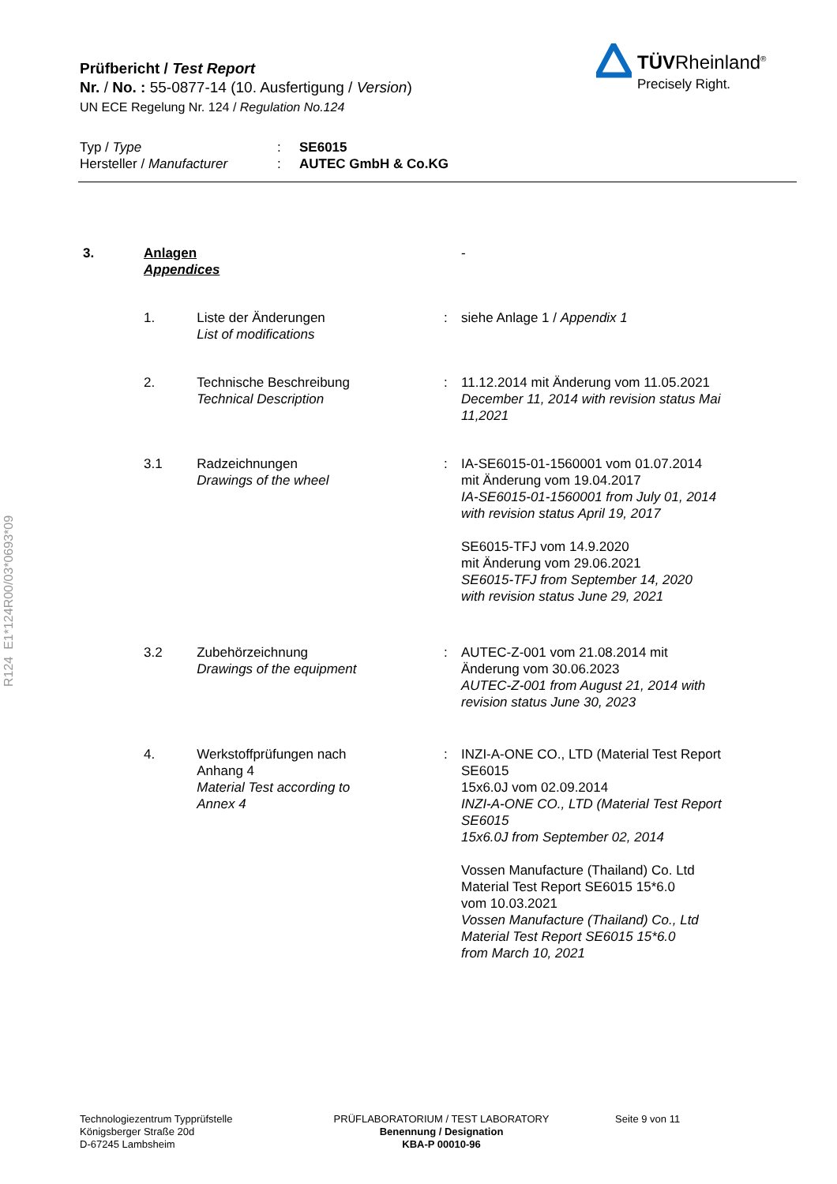Prüfbericht / Test Report
Nr. / No. : 55-0877-14 (10. Ausfertigung / Version)
UN ECE Regelung Nr. 124 / Regulation No.124
TÜVRheinland<sup>®</sup>
Precisely Right.
| Typ / Type | : | SE6015 |
| Hersteller / Manufacturer | : | AUTEC GmbH & Co.KG |
R124 E1*124R00/03*0693*09
| 3. | Anlagen Appendices | | | - |
| | 1. | Liste der Änderungen List of modifications | : | siehe Anlage 1 / Appendix 1 |
| | 2. | Technische Beschreibung Technical Description | : | 11.12.2014 mit Änderung vom 11.05.2021 December 11, 2014 with revision status Mai 11,2021 |
| | 3.1 | Radzeichnungen Drawings of the wheel | : | IA-SE6015-01-1560001 vom 01.07.2014 mit Änderung vom 19.04.2017 IA-SE6015-01-1560001 from July 01, 2014 with revision status April 19, 2017 SE6015-TFJ vom 14.9.2020 mit Änderung vom 29.06.2021 SE6015-TFJ from September 14, 2020 with revision status June 29, 2021 |
| | 3.2 | Zubehörzeichnung Drawings of the equipment | : | AUTEC-Z-001 vom 21.08.2014 mit Änderung vom 30.06.2023 AUTEC-Z-001 from August 21, 2014 with revision status June 30, 2023 |
| | 4. | Werkstoffprüfungen nach Anhang 4 Material Test according to Annex 4 | : | INZI-A-ONE CO., LTD (Material Test Report SE6015 15x6.0J vom 02.09.2014 INZI-A-ONE CO., LTD (Material Test Report SE6015 15x6.0J from September 02, 2014 Vossen Manufacture (Thailand) Co. Ltd Material Test Report SE6015 15*6.0 vom 10.03.2021 Vossen Manufacture (Thailand) Co., Ltd Material Test Report SE6015 15*6.0 from March 10, 2021 |
Technologiezentrum Typprüfstelle
Königsberger Straße 20d
D-67245 Lambsheim
PRÜFLABORATORIUM / TEST LABORATORY
Benennung / Designation
KBA-P 00010-96
Seite 9 von 11